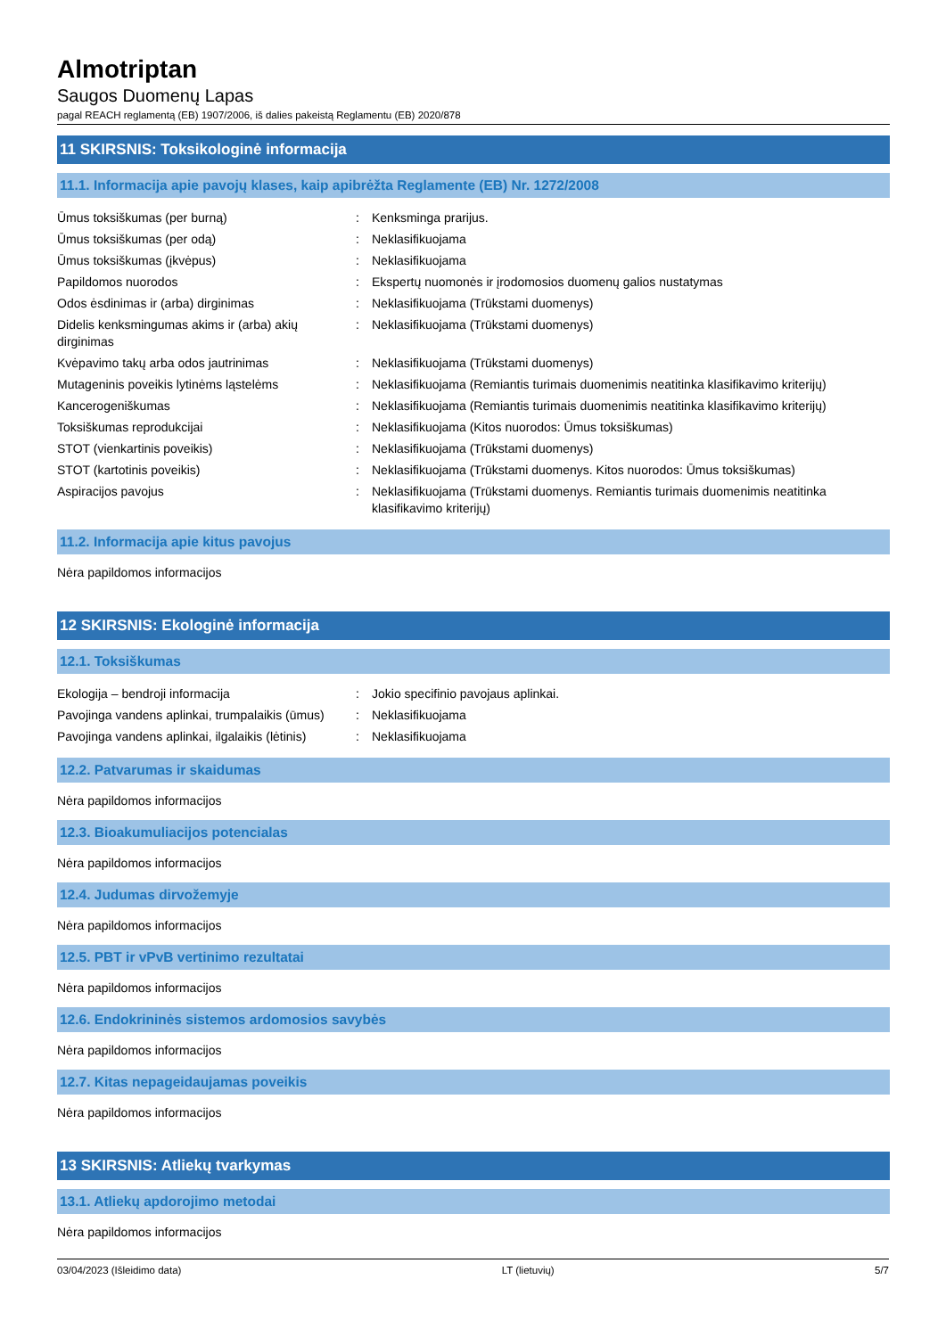Almotriptan
Saugos Duomenų Lapas
pagal REACH reglamentą (EB) 1907/2006, iš dalies pakeistą Reglamentu (EB) 2020/878
11 SKIRSNIS: Toksikologinė informacija
11.1. Informacija apie pavojų klases, kaip apibrėžta Reglamente (EB) Nr. 1272/2008
| Ūmus toksiškumas (per burną) | : | Kenksminga prarijus. |
| Ūmus toksiškumas (per odą) | : | Neklasifikuojama |
| Ūmus toksiškumas (įkvėpus) | : | Neklasifikuojama |
| Papildomos nuorodos | : | Ekspertų nuomonės ir įrodomosios duomenų galios nustatymas |
| Odos ėsdinimas ir (arba) dirginimas | : | Neklasifikuojama (Trūkstami duomenys) |
| Didelis kenksmingumas akims ir (arba) akių dirginimas | : | Neklasifikuojama (Trūkstami duomenys) |
| Kvėpavimo takų arba odos jautrinimas | : | Neklasifikuojama (Trūkstami duomenys) |
| Mutageninis poveikis lytinėms ląstelėms | : | Neklasifikuojama (Remiantis turimais duomenimis neatitinka klasifikavimo kriterijų) |
| Kancerogeniškumas | : | Neklasifikuojama (Remiantis turimais duomenimis neatitinka klasifikavimo kriterijų) |
| Toksiškumas reprodukcijai | : | Neklasifikuojama (Kitos nuorodos: Ūmus toksiškumas) |
| STOT (vienkartinis poveikis) | : | Neklasifikuojama (Trūkstami duomenys) |
| STOT (kartotinis poveikis) | : | Neklasifikuojama (Trūkstami duomenys. Kitos nuorodos: Ūmus toksiškumas) |
| Aspiracijos pavojus | : | Neklasifikuojama (Trūkstami duomenys. Remiantis turimais duomenimis neatitinka klasifikavimo kriterijų) |
11.2. Informacija apie kitus pavojus
Nėra papildomos informacijos
12 SKIRSNIS: Ekologinė informacija
12.1. Toksiškumas
| Ekologija – bendroji informacija | : | Jokio specifinio pavojaus aplinkai. |
| Pavojinga vandens aplinkai, trumpalaikis (ūmus) | : | Neklasifikuojama |
| Pavojinga vandens aplinkai, ilgalaikis (lėtinis) | : | Neklasifikuojama |
12.2. Patvarumas ir skaidumas
Nėra papildomos informacijos
12.3. Bioakumuliacijos potencialas
Nėra papildomos informacijos
12.4. Judumas dirvožemyje
Nėra papildomos informacijos
12.5. PBT ir vPvB vertinimo rezultatai
Nėra papildomos informacijos
12.6. Endokrininės sistemos ardomosios savybės
Nėra papildomos informacijos
12.7. Kitas nepageidaujamas poveikis
Nėra papildomos informacijos
13 SKIRSNIS: Atliekų tvarkymas
13.1. Atliekų apdorojimo metodai
Nėra papildomos informacijos
03/04/2023 (Išleidimo data) LT (lietuvių) 5/7